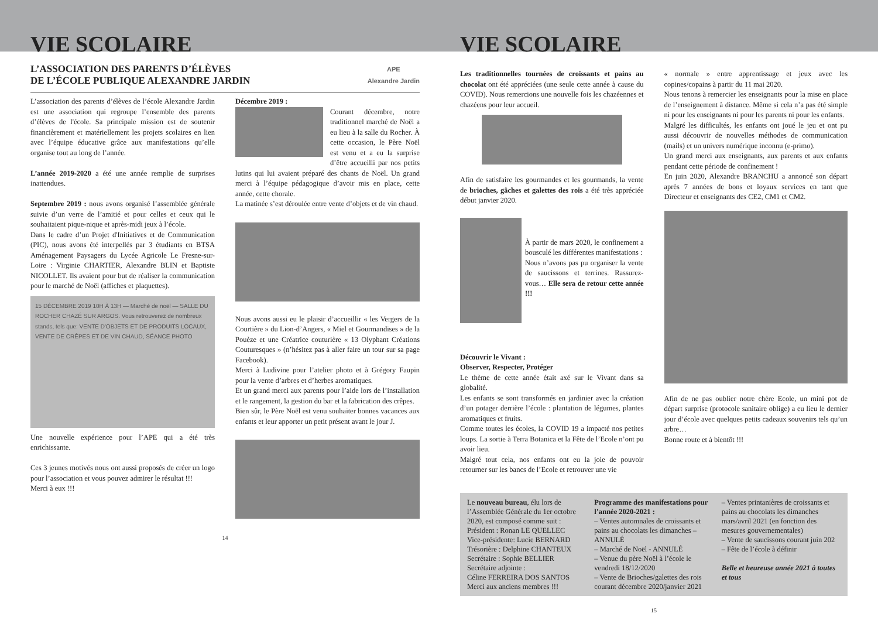VIE SCOLAIRE
L’ASSOCIATION DES PARENTS D’ÉLÈVES
DE L’ÉCOLE PUBLIQUE ALEXANDRE JARDIN APE
Alexandre Jardin
L’association des parents d’élèves de l’école Alexandre Jardin est une association qui regroupe l’ensemble des parents d’élèves de l'école. Sa principale mission est de soutenir financièrement et matériellement les projets scolaires en lien avec l’équipe éducative grâce aux manifestations qu’elle organise tout au long de l’année.
L’année 2019-2020 a été une année remplie de surprises inattendues.
Septembre 2019 : nous avons organisé l’assemblée générale suivie d’un verre de l’amitié et pour celles et ceux qui le souhaitaient pique-nique et après-midi jeux à l’école.
Dans le cadre d’un Projet d'Initiatives et de Communication (PIC), nous avons été interpellés par 3 étudiants en BTSA Aménagement Paysagers du Lycée Agricole Le Fresne-sur-Loire : Virginie CHARTIER, Alexandre BLIN et Baptiste NICOLLET. Ils avaient pour but de réaliser la communication pour le marché de Noël (affiches et plaquettes).
15 DÉCEMBRE 2019 10H À 13H — Marché de noël — SALLE DU ROCHER CHAZÉ SUR ARGOS. Vous retrouverez de nombreux stands, tels que: VENTE D'OBJETS ET DE PRODUITS LOCAUX, VENTE DE CRÊPES ET DE VIN CHAUD, SÉANCE PHOTO
Une nouvelle expérience pour l’APE qui a été très enrichissante.
Ces 3 jeunes motivés nous ont aussi proposés de créer un logo pour l’association et vous pouvez admirer le résultat !!!
Merci à eux !!!
Décembre 2019 :
Courant décembre, notre traditionnel marché de Noël a eu lieu à la salle du Rocher. À cette occasion, le Père Noël est venu et a eu la surprise d’être accueilli par nos petits lutins qui lui avaient préparé des chants de Noël. Un grand merci à l’équipe pédagogique d’avoir mis en place, cette année, cette chorale.
La matinée s’est déroulée entre vente d’objets et de vin chaud.
Nous avons aussi eu le plaisir d’accueillir « les Vergers de la Courtière » du Lion-d’Angers, « Miel et Gourmandises » de la Pouèze et une Créatrice couturière « 13 Olyphant Créations Couturesques » (n’hésitez pas à aller faire un tour sur sa page Facebook).
Merci à Ludivine pour l’atelier photo et à Grégory Faupin pour la vente d’arbres et d’herbes aromatiques.
Et un grand merci aux parents pour l’aide lors de l’installation et le rangement, la gestion du bar et la fabrication des crêpes.
Bien sûr, le Père Noël est venu souhaiter bonnes vacances aux enfants et leur apporter un petit présent avant le jour J.
14
VIE SCOLAIRE
Les traditionnelles tournées de croissants et pains au chocolat ont été appréciées (une seule cette année à cause du COVID). Nous remercions une nouvelle fois les chazéennes et chazéens pour leur accueil.
Afin de satisfaire les gourmandes et les gourmands, la vente de brioches, gâches et galettes des rois a été très appréciée début janvier 2020.
À partir de mars 2020, le confinement a bousculé les différentes manifestations :
Nous n’avons pas pu organiser la vente de saucissons et terrines. Rassurez-vous… Elle sera de retour cette année !!!
Découvrir le Vivant :
Observer, Respecter, Protéger
Le thème de cette année était axé sur le Vivant dans sa globalité.
Les enfants se sont transformés en jardinier avec la création d’un potager derrière l’école : plantation de légumes, plantes aromatiques et fruits.
Comme toutes les écoles, la COVID 19 a impacté nos petites loups. La sortie à Terra Botanica et la Fête de l’Ecole n’ont pu avoir lieu.
Malgré tout cela, nos enfants ont eu la joie de pouvoir retourner sur les bancs de l’Ecole et retrouver une vie
« normale » entre apprentissage et jeux avec les copines/copains à partir du 11 mai 2020.
Nous tenons à remercier les enseignants pour la mise en place de l’enseignement à distance. Même si cela n’a pas été simple ni pour les enseignants ni pour les parents ni pour les enfants.
Malgré les difficultés, les enfants ont joué le jeu et ont pu aussi découvrir de nouvelles méthodes de communication (mails) et un univers numérique inconnu (e-primo).
Un grand merci aux enseignants, aux parents et aux enfants pendant cette période de confinement !
En juin 2020, Alexandre BRANCHU a annoncé son départ après 7 années de bons et loyaux services en tant que Directeur et enseignants des CE2, CM1 et CM2.
Afin de ne pas oublier notre chère Ecole, un mini pot de départ surprise (protocole sanitaire oblige) a eu lieu le dernier jour d’école avec quelques petits cadeaux souvenirs tels qu’un arbre…
Bonne route et à bientôt !!!
Le nouveau bureau, élu lors de l’Assemblée Générale du 1er octobre 2020, est composé comme suit :
Président : Ronan LE QUELLEC
Vice-présidente: Lucie BERNARD
Trésorière : Delphine CHANTEUX
Secrétaire : Sophie BELLIER
Secrétaire adjointe :
Céline FERREIRA DOS SANTOS
Merci aux anciens membres !!!
Programme des manifestations pour l’année 2020-2021 :
– Ventes automnales de croissants et pains au chocolats les dimanches – ANNULÉ
– Marché de Noël - ANNULÉ
– Venue du père Noël à l’école le vendredi 18/12/2020
– Vente de Brioches/galettes des rois courant décembre 2020/janvier 2021
– Ventes printanières de croissants et pains au chocolats les dimanches mars/avril 2021 (en fonction des mesures gouvernementales)
– Vente de saucissons courant juin 202
– Fête de l’école à définir
Belle et heureuse année 2021 à toutes et tous
15